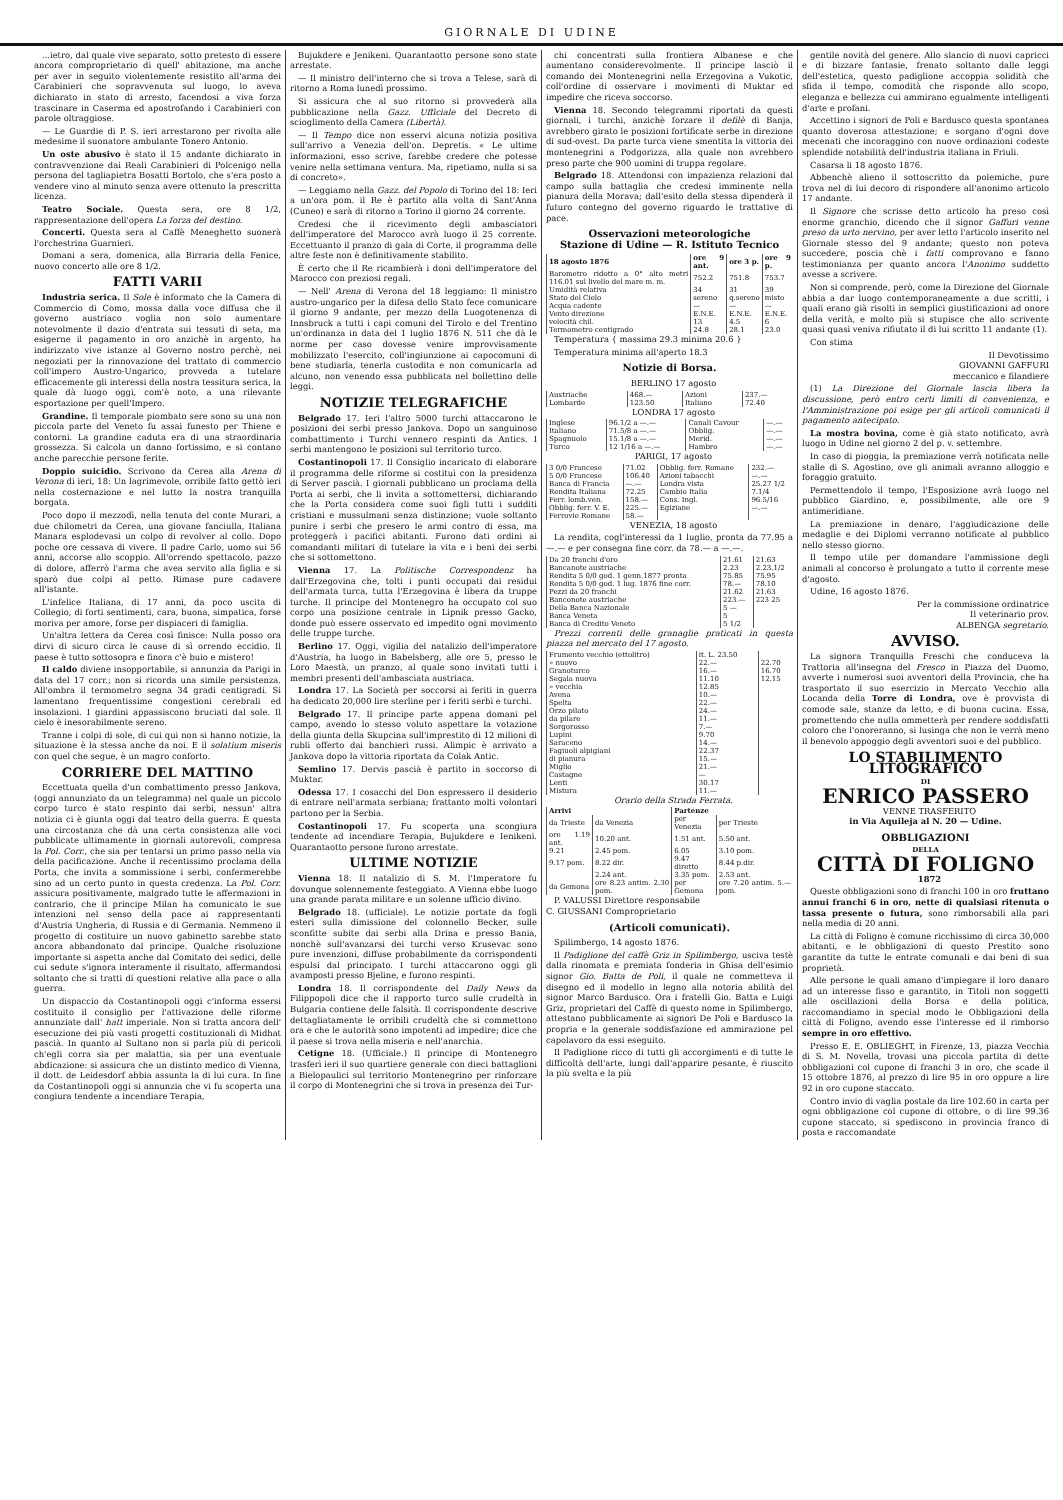GIORNALE DI UDINE
...ietro, dal quale vive separato, sotto pretesto di essere ancora comproprietario di quell' abitazione, ma anche per aver in seguito violentemente resistito all'arma dei Carabinieri che sopravvenuta sul luogo, lo aveva dichiarato in stato di arresto, facendosi a viva forza trascinare in Caserma ed apostrofando i Carabinieri con parole oltraggiose.
— Le Guardie di P. S. ieri arrestarono per rivolta alle medesime il suonatore ambulante Tonero Antonio.
Un oste abusivo è stato il 15 andante dichiarato in contravvenzione dai Reali Carabinieri di Polcenigo nella persona del tagliapietra Bosatti Bortolo, che s'era posto a vendere vino al minuto senza avere ottenuto la prescritta licenza.
Teatro Sociale. Questa sera, ore 8 1/2, rappresentazione dell'opera La forza del destino.
Concerti. Questa sera al Caffè Meneghetto suonerà l'orchestrina Guarnieri.
Domani a sera, domenica, alla Birraria della Fenice, nuovo concerto alle ore 8 1/2.
FATTI VARII
Industria serica. Il Sole è informato che la Camera di Commercio di Como, mossa dalla voce diffusa che il governo austriaco voglia non solo aumentare notevolmente il dazio d'entrata sui tessuti di seta, ma esigerne il pagamento in oro anzichè in argento, ha indirizzato vive istanze al Governo nostro perchè, nei negoziati per la rinnovazione del trattato di commercio coll'impero Austro-Ungarico, provveda a tutelare efficacemente gli interessi della nostra tessitura serica, la quale dà luogo oggi, com'è noto, a una rilevante esportazione per quell'Impero.
Grandine. Il temporale piombato sere sono su una non piccola parte del Veneto fu assai funesto per Thiene e contorni. La grandine caduta era di una straordinaria grossezza. Si calcola un danno fortissimo, e si contano anche parecchie persone ferite.
Doppio suicidio. Scrivono da Cerea alla Arena di Verona di ieri, 18: Un lagrimevole, orribile fatto gettò ieri nella costernazione e nel lutto la nostra tranquilla borgata.
Poco dopo il mezzodì, nella tenuta del conte Murari, a due chilometri da Cerea, una giovane fanciulla, Italiana Manara esplodevasi un colpo di revolver al collo. Dopo poche ore cessava di vivere. Il padre Carlo, uomo sui 56 anni, accorse allo scoppio. All'orrendo spettacolo, pazzo di dolore, afferrò l'arma che avea servito alla figlia e si sparò due colpi al petto. Rimase pure cadavere all'istante.
L'infelice Italiana, di 17 anni, da poco uscita di Collegio, di forti sentimenti, cara, buona, simpatica, forse moriva per amore, forse per dispiaceri di famiglia.
Un'altra lettera da Cerea così finisce: Nulla posso ora dirvi di sicuro circa le cause di sì orrendo eccidio. Il paese è tutto sottosopra e finora c'è buio e mistero!
Il caldo diviene insopportabile, si annunzia da Parigi in data del 17 corr.; non si ricorda una simile persistenza. All'ombra il termometro segna 34 gradi centigradi. Si lamentano frequentissime congestioni cerebrali ed insolazioni. I giardini appassiscono bruciati dal sole. Il cielo è inesorabilmente sereno.
Tranne i colpi di sole, di cui qui non si hanno notizie, la situazione è la stessa anche da noi. E il solatium miseris con quel che segue, è un magro conforto.
CORRIERE DEL MATTINO
Eccettuata quella d'un combattimento presso Jankova, (oggi annunziato da un telegramma) nel quale un piccolo corpo turco è stato respinto dai serbi, nessun' altra notizia ci è giunta oggi dal teatro della guerra. È questa una circostanza che dà una certa consistenza alle voci pubblicate ultimamente in giornali autorevoli, compresa la Pol. Corr., che sia per tentarsi un primo passo nella via della pacificazione. Anche il recentissimo proclama della Porta, che invita a sommissione i serbi, confermerebbe sino ad un certo punto in questa credenza. La Pol. Corr. assicura positivamente, malgrado tutte le affermazioni in contrario, che il principe Milan ha comunicato le sue intenzioni nel senso della pace ai rappresentanti d'Austria Ungheria, di Russia e di Germania. Nemmeno il progetto di costituire un nuovo gabinetto sarebbe stato ancora abbandonato dal principe. Qualche risoluzione importante si aspetta anche dal Comitato dei sedici, delle cui sedute s'ignora interamente il risultato, affermandosi soltanto che si tratti di questioni relative alla pace o alla guerra.
Un dispaccio da Costantinopoli oggi c'informa essersi costituito il consiglio per l'attivazione delle riforme annunziate dall' hatt imperiale. Non si tratta ancora dell' esecuzione dei più vasti progetti costituzionali di Midhat pascià. In quanto al Sultano non si parla più di pericoli ch'egli corra sia per malattia, sia per una eventuale abdicazione: si assicura che un distinto medico di Vienna, il dott. de Leidesdorf abbia assunta la di lui cura. In fine da Costantinopoli oggi si annunzia che vi fu scoperta una congiura tendente a incendiare Terapia,
Bujukdere e Jenikeni. Quarantaotto persone sono state arrestate.
— Il ministro dell'interno che si trova a Telese, sarà di ritorno a Roma lunedì prossimo.
Si assicura che al suo ritorno si provvederà alla pubblicazione nella Gazz. Ufficiale del Decreto di scioglimento della Camera (Libertà).
— Il Tempo dice non esservi alcuna notizia positiva sull'arrivo a Venezia dell'on. Depretis. « Le ultime informazioni, esso scrive, farebbe credere che potesse venire nella settimana ventura. Ma, ripetiamo, nulla si sa di concreto».
— Leggiamo nella Gazz. del Popolo di Torino del 18: Ieri a un'ora pom. il Re è partito alla volta di Sant'Anna (Cuneo) e sarà di ritorno a Torino il giorno 24 corrente.
Credesi che il ricevimento degli ambasciatori dell'imperatore del Marocco avrà luogo il 25 corrente. Eccettuanto il pranzo di gala di Corte, il programma delle altre feste non è definitivamente stabilito.
È certo che il Re ricambierà i doni dell'imperatore del Marocco con preziosi regali.
— Nell' Arena di Verona del 18 leggiamo: Il ministro austro-ungarico per la difesa dello Stato fece comunicare il giorno 9 andante, per mezzo della Luogotenenza di Innsbruck a tutti i capi comuni del Tirolo e del Trentino un'ordinanza in data del 1 luglio 1876 N. 511 che dà le norme per caso dovesse venire improvvisamente mobilizzato l'esercito, coll'ingiunzione ai capocomuni di bene studiarla, tenerla custodita e non comunicarla ad alcuno, non venendo essa pubblicata nel bollettino delle leggi.
NOTIZIE TELEGRAFICHE
Belgrado 17. Ieri l'altro 5000 turchi attaccarono le posizioni dei serbi presso Jankova. Dopo un sanguinoso combattimento i Turchi vennero respinti da Antics. I serbi mantengono le posizioni sul territorio turco.
Costantinopoli 17. Il Consiglio incaricato di elaborare il programma delle riforme si costituì con la presidenza di Server pascià. I giornali pubblicano un proclama della Porta ai serbi, che li invita a sottomettersi, dichiarando che la Porta considera come suoi figli tutti i sudditi cristiani e mussulmani senza distinzione; vuole soltanto punire i serbi che presero le armi contro di essa, ma proteggerà i pacifici abitanti. Furono dati ordini ai comandanti militari di tutelare la vita e i beni dei serbi che si sottomettono.
Vienna 17. La Politische Correspondenz ha dall'Erzegovina che, tolti i punti occupati dai residui dell'armata turca, tutta l'Erzegovina è libera da truppe turche. Il principe del Montenegro ha occupato col suo corpo una posizione centrale in Lipnik presso Gacko, donde può essere osservato ed impedito ogni movimento delle truppe turche.
Berlino 17. Oggi, vigilia del natalizio dell'imperatore d'Austria, ha luogo in Babelsberg, alle ore 5, presso le Loro Maestà, un pranzo, al quale sono invitati tutti i membri presenti dell'ambasciata austriaca.
Londra 17. La Società per soccorsi ai feriti in guerra ha dedicato 20,000 lire sterline per i feriti serbi e turchi.
Belgrado 17. Il principe parte appena domani pel campo, avendo lo stesso voluto aspettare la votazione della giunta della Skupcina sull'imprestito di 12 milioni di rubli offerto dai banchieri russi. Alimpic è arrivato a Jankova dopo la vittoria riportata da Colak Antic.
Semlino 17. Dervis pascià è partito in soccorso di Muktar.
Odessa 17. I cosacchi del Don espressero il desiderio di entrare nell'armata serbiana; frattanto molti volontari partono per la Serbia.
Costantinopoli 17. Fu scoperta una scongiura tendente ad incendiare Terapia, Bujukdere e Ienikeni. Quarantaotto persone furono arrestate.
ULTIME NOTIZIE
Vienna 18. Il natalizio di S. M. l'Imperatore fu dovunque solennemente festeggiato. A Vienna ebbe luogo una grande parata militare e un solenne ufficio divino.
Belgrado 18. (ufficiale). Le notizie portate da fogli esteri sulla dimissione del colonnello Becker, sulle sconfitte subite dai serbi alla Drina e presso Bania, nonchè sull'avanzarsi dei turchi verso Krusevac sono pure invenzioni, diffuse probabilmente da corrispondenti espulsi dal principato. I turchi attaccarono oggi gli avamposti presso Bjeline, e furono respinti.
Londra 18. Il corrispondente del Daily News da Filippopoli dice che il rapporto turco sulle crudeltà in Bulgaria contiene delle falsità. Il corrispondente descrive dettagliatamente le orribili crudeltà che si commettono ora e che le autorità sono impotenti ad impedire; dice che il paese si trova nella miseria e nell'anarchia.
Cetigne 18. (Ufficiale.) Il principe di Montenegro trasferì ieri il suo quartiere generale con dieci battaglioni a Bielopaulici sul territorio Montenegrino per rinforzare il corpo di Montenegrini che si trova in presenza dei Tur-
chi concentrati sulla frontiera Albanese e che aumentano considerevolmente. Il principe lasciò il comando dei Montenegrini nella Erzegovina a Vukotic, coll'ordine di osservare i movimenti di Muktar ed impedire che riceva soccorso.
Vienna 18. Secondo telegrammi riportati da questi giornali, i turchi, anzichè forzare il defilè di Banja, avrebbero girato le posizioni fortificate serbe in direzione di sud-ovest. Da parte turca viene smentita la vittoria dei montenegrini a Podgorizza, alla quale non avrebbero preso parte che 900 uomini di truppa regolare.
Belgrado 18. Attendonsi con impazienza relazioni dal campo sulla battaglia che credesi imminente nella pianura della Morava; dall'esito della stessa dipenderà il futuro contegno del governo riguardo le trattative di pace.
Osservazioni meteorologiche
Stazione di Udine — R. Istituto Tecnico
| 18 agosto 1876 | ore 9 ant. | ore 3 p. | ore 9 p. |
| --- | --- | --- | --- |
| Barometro ridotto a 0° alto metri 116.01 sul livello del mare m. m. | 752.2 | 751.8 | 753.7 |
| Umidità relativa | 34 | 31 | 39 |
| Stato del Cielo | sereno | q.sereno | misto |
| Acqua cadente | — | — | — |
| Vento direzione | E.N.E. | E.N.E. | E.N.E. |
| velocità chil. | 13 | 4.5 | 6 |
| Termometro centigrado | 24.8 | 28.1 | 23.0 |
Temperatura { massima 29.3 minima 20.6 }
Temperatura minima all'aperto 18.3
Notizie di Borsa.
BERLINO 17 agosto
| Austriache | 468.— | Azioni | 237.— |
| Lombarde | 123.50 | Italiano | 72.40 |
LONDRA 17 agosto
| Inglese | 96.1/2 a —.— | Canali Cavour | —.— |
| Italiano | 71.5/8 a —.— | Obblig. | —.— |
| Spagnuolo | 15.1/8 a —.— | Merid. | —.— |
| Turco | 12 1/16 a —.— | Hambro | —.— |
PARIGI, 17 agosto
| 3 0/0 Francese | 71.02 | Obblig. ferr. Romane | 232.— |
| 5 0/0 Francese | 106.40 | Azioni tabacchi | —.— |
| Banca di Francia | —.— | Londra vista | 25.27 1/2 |
| Rendita Italiana | 72.25 | Cambio Italia | 7.1/4 |
| Ferr. lomb.ven. | 158.— | Cons. Ingl. | 96.5/16 |
| Obblig. ferr. V. E. | 225.— | Egiziane | —.— |
| Ferrovie Romane | 58.— | | |
VENEZIA, 18 agosto
La rendita, cogl'interessi da 1 luglio, pronta da 77.95 a —.— e per consegna fine corr. da 78.— a —.—.
| Da 20 franchi d'oro | 21.61 | 21.63 |
| Bancanote austriache | 2.23 | 2.23.1/2 |
| Rendita 5 0/0 god. 1 genn.1877 pronta | 75.85 | 75.95 |
| Rendita 5 0/0 god. 1 lug. 1876 fine corr. | 78.— | 78.10 |
| Pezzi da 20 franchi | 21.62 | 21.63 |
| Banconote austriache | 223.— | 223 25 |
| Della Banca Nazionale | 5 — | |
| Banca Veneta | 5 | |
| Banca di Credito Veneto | 5 1/2 | |
Prezzi correnti delle granaglie praticati in questa piazza nel mercato del 17 agosto.
| Frumento vecchio (ettolitro) | it. L. 23.50 | |
| » nuovo | 22.— | 22.70 |
| Granoturco | 16.— | 16.70 |
| Segala nuova | 11.10 | 12.15 |
| » vecchia | 12.85 | |
| Avena | 10.— | |
| Spelta | 22.— | |
| Orzo pilato | 24.— | |
| da pilare | 11.— | |
| Sorgorosso | 7.— | |
| Lupini | 9.70 | |
| Saraceno | 14.— | |
| Fagiuoli alpigiani | 22.37 | |
| di pianura | 15.— | |
| Miglio | 21.— | |
| Castagne | — | |
| Lenti | 30.17 | |
| Mistura | 11.— | |
Orario della Strada Ferrata.
| Arrivi | | Partenze | |
| --- | --- | --- | --- |
| da Trieste | da Venezia | per Venezia | per Trieste |
| ore 1.19 ant. | 10.20 ant. | 1.51 ant. | 5.50 ant. |
| 9.21 | 2.45 pom. | 6.05 | 3.10 pom. |
| 9.17 pom. | 8.22 dir. | 9.47 diretto | 8.44 p.dir. |
| | 2.24 ant. | 3.35 pom. | 2.53 ant. |
| da Gemona | ore 8.23 antim. 2.30 pom. | per Gemona | ore 7.20 antim. 5.— pom. |
P. VALUSSI Direttore responsabile
C. GIUSSANI Comproprietario
(Articoli comunicati).
Spilimbergo, 14 agosto 1876.
Il Padiglione del caffè Griz in Spilimbergo, usciva testè dalla rinomata e premiata fonderia in Ghisa dell'esimio signor Gio. Batta de Poli, il quale ne commetteva il disegno ed il modello in legno alla notoria abilità del signor Marco Bardusco. Ora i fratelli Gio. Batta e Luigi Griz, proprietari del Caffè di questo nome in Spilimbergo, attestano pubblicamente ai signori De Poli e Bardusco la propria e la generale soddisfazione ed ammirazione pel capolavoro da essi eseguito.
Il Padiglione ricco di tutti gli accorgimenti e di tutte le difficoltà dell'arte, lungi dall'apparire pesante, è riuscito la più svelta e la più
gentile novità del genere. Allo slancio di nuovi capricci e di bizzare fantasie, frenato soltanto dalle leggi dell'estetica, questo padiglione accoppia solidità che sfida il tempo, comodità che risponde allo scopo, eleganza e bellezza cui ammirano egualmente intelligenti d'arte e profani.
Accettino i signori de Poli e Bardusco questa spontanea quanto doverosa attestazione; e sorgano d'ogni dove mecenati che incoraggino con nuove ordinazioni codeste splendide notabilità dell'industria italiana in Friuli.
Casarsa li 18 agosto 1876.
Abbenchè alieno il sottoscritto da polemiche, pure trova nel di lui decoro di rispondere all'anonimo articolo 17 andante.
Il Signore che scrisse detto articolo ha preso così enorme granchio, dicendo che il signor Gaffuri venne preso da urto nervino, per aver letto l'articolo inserito nel Giornale stesso del 9 andante; questo non poteva succedere, poscia chè i fatti comprovano e fanno testimonianza per quanto ancora l'Anonimo suddetto avesse a scrivere.
Non si comprende, però, come la Direzione del Giornale abbia a dar luogo contemporaneamente a due scritti, i quali erano già risolti in semplici giustificazioni ad onore della verità, e molto più si stupisce che allo scrivente quasi quasi veniva rifiutato il di lui scritto 11 andante (1).
Con stima
Il Devotissimo
GIOVANNI GAFFURI
meccanico e filandiere
(1) La Direzione del Giornale lascia libera la discussione, però entro certi limiti di convenienza, e l'Amministrazione poi esige per gli articoli comunicati il pagamento antecipato.
La mostra bovina, come è già stato notificato, avrà luogo in Udine nel giorno 2 del p. v. settembre.
In caso di pioggia, la premiazione verrà notificata nelle stalle di S. Agostino, ove gli animali avranno alloggio e foraggio gratuito.
Permettendolo il tempo, l'Esposizione avrà luogo nel pubblico Giardino, e, possibilmente, alle ore 9 antimeridiane.
La premiazione in denaro, l'aggiudicazione delle medaglie e dei Diplomi verranno notificate al pubblico nello stesso giorno.
Il tempo utile per domandare l'ammissione degli animali al concorso è prolungato a tutto il corrente mese d'agosto.
Udine, 16 agosto 1876.
Per la commissione ordinatrice
Il veterinario prov.
ALBENGA segretario.
AVVISO.
La signora Tranquilla Freschi che conduceva la Trattoria all'insegna del Fresco in Piazza del Duomo, avverte i numerosi suoi avventori della Provincia, che ha trasportato il suo esercizio in Mercato Vecchio alla Locanda della Torre di Londra, ove è provvista di comode sale, stanze da letto, e di buona cucina. Essa, promettendo che nulla ommetterà per rendere soddisfatti coloro che l'onoreranno, si lusinga che non le verrà meno il benevolo appoggio degli avventori suoi e del pubblico.
LO STABILIMENTO LITOGRAFICO
DI
ENRICO PASSERO
VENNE TRASFERITO
in Via Aquileja al N. 20 — Udine.
OBBLIGAZIONI
DELLA
CITTÀ DI FOLIGNO
1872
Queste obbligazioni sono di franchi 100 in oro fruttano annui franchi 6 in oro, nette di qualsiasi ritenuta o tassa presente o futura, sono rimborsabili alla pari nella media di 20 anni.
La città di Foligno è comune ricchissimo di circa 30,000 abitanti, e le obbligazioni di questo Prestito sono garantite da tutte le entrate comunali e dai beni di sua proprietà.
Alle persone le quali amano d'impiegare il loro danaro ad un interesse fisso e garantito, in Titoli non soggetti alle oscillazioni della Borsa e della politica, raccomandiamo in special modo le Obbligazioni della città di Foligno, avendo esse l'interesse ed il rimborso sempre in oro effettivo.
Presso E. E. OBLIEGHT, in Firenze, 13, piazza Vecchia di S. M. Novella, trovasi una piccola partita di dette obbligazioni col cupone di franchi 3 in oro, che scade il 15 ottobre 1876, al prezzo di lire 95 in oro oppure a lire 92 in oro cupone staccato.
Contro invio di vaglia postale da lire 102.60 in carta per ogni obbligazione col cupone di ottobre, o di lire 99.36 cupone staccato, si spediscono in provincia franco di posta e raccomandate